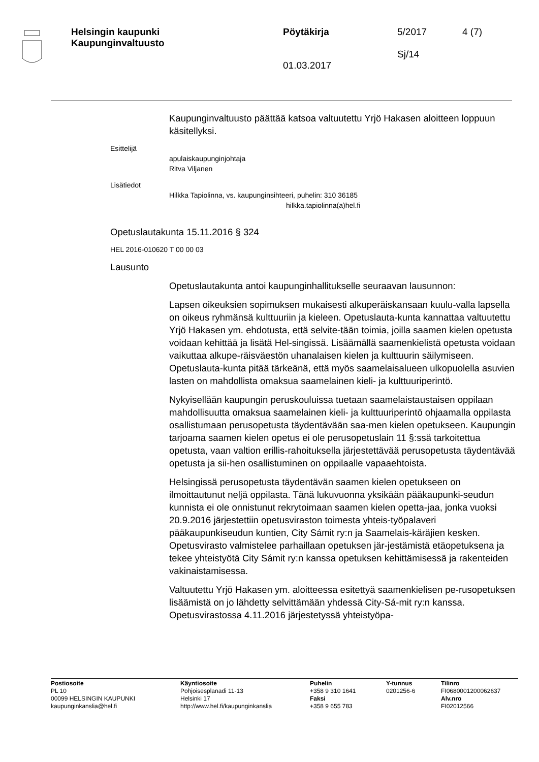Helsingin kaupunki
Kaupunginvaltuusto
Pöytäkirja
01.03.2017
5/2017
Sj/14
4 (7)
Kaupunginvaltuusto päättää katsoa valtuutettu Yrjö Hakasen aloitteen loppuun käsitellyksi.
Esittelijä
apulaiskaupunginjohtaja
Ritva Viljanen
Lisätiedot
Hilkka Tapiolinna, vs. kaupunginsihteeri, puhelin: 310 36185
hilkka.tapiolinna(a)hel.fi
Opetuslautakunta 15.11.2016 § 324
HEL 2016-010620 T 00 00 03
Lausunto
Opetuslautakunta antoi kaupunginhallitukselle seuraavan lausunnon:
Lapsen oikeuksien sopimuksen mukaisesti alkuperäiskansaan kuulu-valla lapsella on oikeus ryhmänsä kulttuuriin ja kieleen. Opetuslauta-kunta kannattaa valtuutettu Yrjö Hakasen ym. ehdotusta, että selvite-tään toimia, joilla saamen kielen opetusta voidaan kehittää ja lisätä Hel-singissä. Lisäämällä saamenkielistä opetusta voidaan vaikuttaa alkupe-räisväestön uhanalaisen kielen ja kulttuurin säilymiseen. Opetuslauta-kunta pitää tärkeänä, että myös saamelaisalueen ulkopuolella asuvien lasten on mahdollista omaksua saamelainen kieli- ja kulttuuriperintö.
Nykyisellään kaupungin peruskouluissa tuetaan saamelaistaustaisen oppilaan mahdollisuutta omaksua saamelainen kieli- ja kulttuuriperintö ohjaamalla oppilasta osallistumaan perusopetusta täydentävään saa-men kielen opetukseen. Kaupungin tarjoama saamen kielen opetus ei ole perusopetuslain 11 §:ssä tarkoitettua opetusta, vaan valtion erillis-rahoituksella järjestettävää perusopetusta täydentävää opetusta ja sii-hen osallistuminen on oppilaalle vapaaehtoista.
Helsingissä perusopetusta täydentävän saamen kielen opetukseen on ilmoittautunut neljä oppilasta. Tänä lukuvuonna yksikään pääkaupunki-seudun kunnista ei ole onnistunut rekrytoimaan saamen kielen opetta-jaa, jonka vuoksi 20.9.2016 järjestettiin opetusviraston toimesta yhteis-työpalaveri pääkaupunkiseudun kuntien, City Sámit ry:n ja Saamelais-käräjien kesken. Opetusvirasto valmistelee parhaillaan opetuksen jär-jestämistä etäopetuksena ja tekee yhteistyötä City Sámit ry:n kanssa opetuksen kehittämisessä ja rakenteiden vakinaistamisessa.
Valtuutettu Yrjö Hakasen ym. aloitteessa esitettyä saamenkielisen pe-rusopetuksen lisäämistä on jo lähdetty selvittämään yhdessä City-Sá-mit ry:n kanssa. Opetusvirastossa 4.11.2016 järjestetyssä yhteistyöpa-
Postiosoite
PL 10
00099 HELSINGIN KAUPUNKI
kaupunginkanslia@hel.fi
Käyntiosoite
Pohjoisesplanadi 11-13
Helsinki 17
http://www.hel.fi/kaupunginkanslia
Puhelin
+358 9 310 1641
Faksi
+358 9 655 783
Y-tunnus
0201256-6
Tilinro
FI0680001200062637
Alv.nro
FI02012566